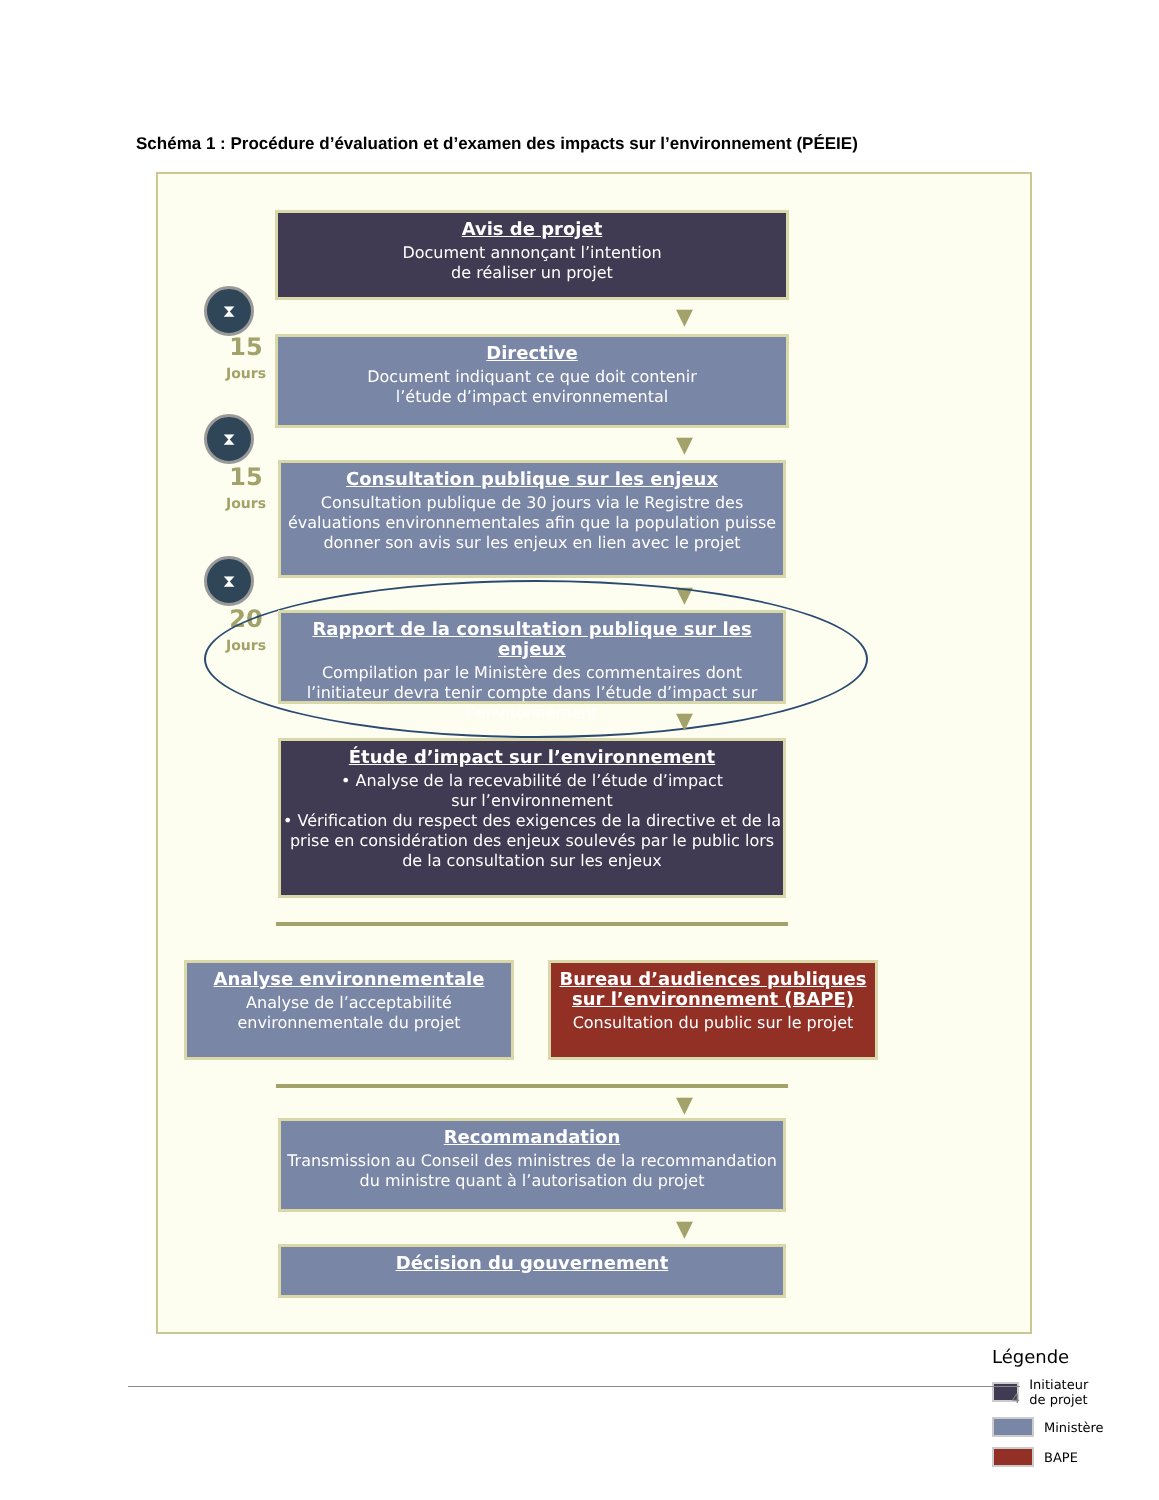Schéma 1 : Procédure d’évaluation et d’examen des impacts sur l’environnement (PÉEIE)
Avis de projet
Document annonçant l’intention
de réaliser un projet
▼
⧗
15
Jours
Directive
Document indiquant ce que doit contenir
l’étude d’impact environnemental
▼
⧗
15
Jours
Consultation publique sur les enjeux
Consultation publique de 30 jours via le Registre des évaluations environnementales afin que la population puisse donner son avis sur les enjeux en lien avec le projet
▼
⧗
20
Jours
Rapport de la consultation publique sur les enjeux
Compilation par le Ministère des commentaires dont l’initiateur devra tenir compte dans l’étude d’impact sur l’environnement
▼
Étude d’impact sur l’environnement
• Analyse de la recevabilité de l’étude d’impact
sur l’environnement
• Vérification du respect des exigences de la directive et de la prise en considération des enjeux soulevés par le public lors de la consultation sur les enjeux
Analyse environnementale
Analyse de l’acceptabilité environnementale du projet
Bureau d’audiences publiques sur l’environnement (BAPE)
Consultation du public sur le projet
▼
Recommandation
Transmission au Conseil des ministres de la recommandation du ministre quant à l’autorisation du projet
▼
Décision du gouvernement
Légende
Initiateur de projet
Ministère
BAPE
4